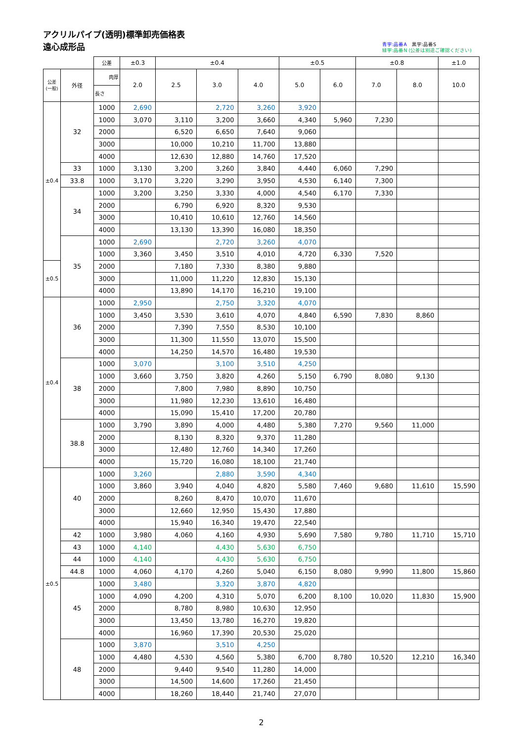アクリルパイプ(透明)標準卸売価格表
遠心成形品
青字:品番A　黒字:品番S
緑字:品番N (公差は別途ご確認ください)
| | | 公差 | ±0.3 | ±0.4 | | | ±0.5 | | ±0.8 | | ±1.0 |
| --- | --- | --- | --- | --- | --- | --- | --- | --- | --- | --- | --- |
| 公差 (一般) | 外径 | 肉厚 | 2.0 | 2.5 | 3.0 | 4.0 | 5.0 | 6.0 | 7.0 | 8.0 | 10.0 |
| | | 長さ | | | | | | | | | |
| ±0.4 | 32 | 1000 | 2,690 | | 2,720 | 3,260 | 3,920 | | | | |
| | | 1000 | 3,070 | 3,110 | 3,200 | 3,660 | 4,340 | 5,960 | 7,230 | | |
| | | 2000 | | 6,520 | 6,650 | 7,640 | 9,060 | | | | |
| | | 3000 | | 10,000 | 10,210 | 11,700 | 13,880 | | | | |
| | | 4000 | | 12,630 | 12,880 | 14,760 | 17,520 | | | | |
| | 33 | 1000 | 3,130 | 3,200 | 3,260 | 3,840 | 4,440 | 6,060 | 7,290 | | |
| | 33.8 | 1000 | 3,170 | 3,220 | 3,290 | 3,950 | 4,530 | 6,140 | 7,300 | | |
| | 34 | 1000 | 3,200 | 3,250 | 3,330 | 4,000 | 4,540 | 6,170 | 7,330 | | |
| | | 2000 | | 6,790 | 6,920 | 8,320 | 9,530 | | | | |
| | | 3000 | | 10,410 | 10,610 | 12,760 | 14,560 | | | | |
| | | 4000 | | 13,130 | 13,390 | 16,080 | 18,350 | | | | |
| | 35 | 1000 | 2,690 | | 2,720 | 3,260 | 4,070 | | | | |
| | | 1000 | 3,360 | 3,450 | 3,510 | 4,010 | 4,720 | 6,330 | 7,520 | | |
| ±0.5 | | 2000 | | 7,180 | 7,330 | 8,380 | 9,880 | | | | |
| | | 3000 | | 11,000 | 11,220 | 12,830 | 15,130 | | | | |
| | | 4000 | | 13,890 | 14,170 | 16,210 | 19,100 | | | | |
| ±0.4 | 36 | 1000 | 2,950 | | 2,750 | 3,320 | 4,070 | | | | |
| | | 1000 | 3,450 | 3,530 | 3,610 | 4,070 | 4,840 | 6,590 | 7,830 | 8,860 | |
| | | 2000 | | 7,390 | 7,550 | 8,530 | 10,100 | | | | |
| | | 3000 | | 11,300 | 11,550 | 13,070 | 15,500 | | | | |
| | | 4000 | | 14,250 | 14,570 | 16,480 | 19,530 | | | | |
| | 38 | 1000 | 3,070 | | 3,100 | 3,510 | 4,250 | | | | |
| | | 1000 | 3,660 | 3,750 | 3,820 | 4,260 | 5,150 | 6,790 | 8,080 | 9,130 | |
| | | 2000 | | 7,800 | 7,980 | 8,890 | 10,750 | | | | |
| | | 3000 | | 11,980 | 12,230 | 13,610 | 16,480 | | | | |
| | | 4000 | | 15,090 | 15,410 | 17,200 | 20,780 | | | | |
| | 38.8 | 1000 | 3,790 | 3,890 | 4,000 | 4,480 | 5,380 | 7,270 | 9,560 | 11,000 | |
| | | 2000 | | 8,130 | 8,320 | 9,370 | 11,280 | | | | |
| | | 3000 | | 12,480 | 12,760 | 14,340 | 17,260 | | | | |
| | | 4000 | | 15,720 | 16,080 | 18,100 | 21,740 | | | | |
| ±0.5 | 40 | 1000 | 3,260 | | 2,880 | 3,590 | 4,340 | | | | |
| | | 1000 | 3,860 | 3,940 | 4,040 | 4,820 | 5,580 | 7,460 | 9,680 | 11,610 | 15,590 |
| | | 2000 | | 8,260 | 8,470 | 10,070 | 11,670 | | | | |
| | | 3000 | | 12,660 | 12,950 | 15,430 | 17,880 | | | | |
| | | 4000 | | 15,940 | 16,340 | 19,470 | 22,540 | | | | |
| | 42 | 1000 | 3,980 | 4,060 | 4,160 | 4,930 | 5,690 | 7,580 | 9,780 | 11,710 | 15,710 |
| | 43 | 1000 | 4,140 | | 4,430 | 5,630 | 6,750 | | | | |
| | 44 | 1000 | 4,140 | | 4,430 | 5,630 | 6,750 | | | | |
| | 44.8 | 1000 | 4,060 | 4,170 | 4,260 | 5,040 | 6,150 | 8,080 | 9,990 | 11,800 | 15,860 |
| | 45 | 1000 | 3,480 | | 3,320 | 3,870 | 4,820 | | | | |
| | | 1000 | 4,090 | 4,200 | 4,310 | 5,070 | 6,200 | 8,100 | 10,020 | 11,830 | 15,900 |
| | | 2000 | | 8,780 | 8,980 | 10,630 | 12,950 | | | | |
| | | 3000 | | 13,450 | 13,780 | 16,270 | 19,820 | | | | |
| | | 4000 | | 16,960 | 17,390 | 20,530 | 25,020 | | | | |
| | 48 | 1000 | 3,870 | | 3,510 | 4,250 | | | | | |
| | | 1000 | 4,480 | 4,530 | 4,560 | 5,380 | 6,700 | 8,780 | 10,520 | 12,210 | 16,340 |
| | | 2000 | | 9,440 | 9,540 | 11,280 | 14,000 | | | | |
| | | 3000 | | 14,500 | 14,600 | 17,260 | 21,450 | | | | |
| | | 4000 | | 18,260 | 18,440 | 21,740 | 27,070 | | | | |
2